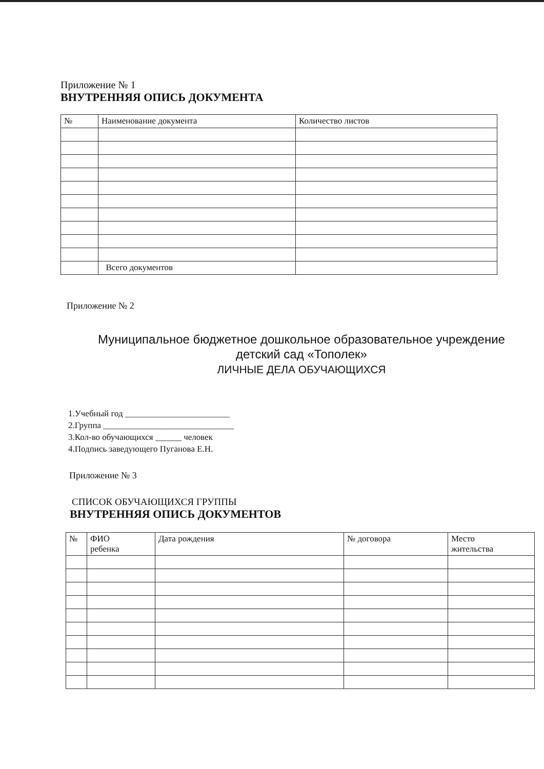Приложение № 1
ВНУТРЕННЯЯ ОПИСЬ ДОКУМЕНТА
| № | Наименование документа | Количество листов |
| --- | --- | --- |
| | Всего документов | |
Приложение № 2
Муниципальное бюджетное дошкольное образовательное учреждение
детский сад «Тополек»
ЛИЧНЫЕ ДЕЛА ОБУЧАЮЩИХСЯ
1.Учебный год ________________________
2.Группа ______________________________
3.Кол-во обучающихся ______ человек
4.Подпись заведующего Пуганова Е.Н.
Приложение № 3
СПИСОК ОБУЧАЮЩИХСЯ ГРУППЫ
ВНУТРЕННЯЯ ОПИСЬ ДОКУМЕНТОВ
| № | ФИО ребенка | Дата рождения | № договора | Место жительства |
| --- | --- | --- | --- | --- |